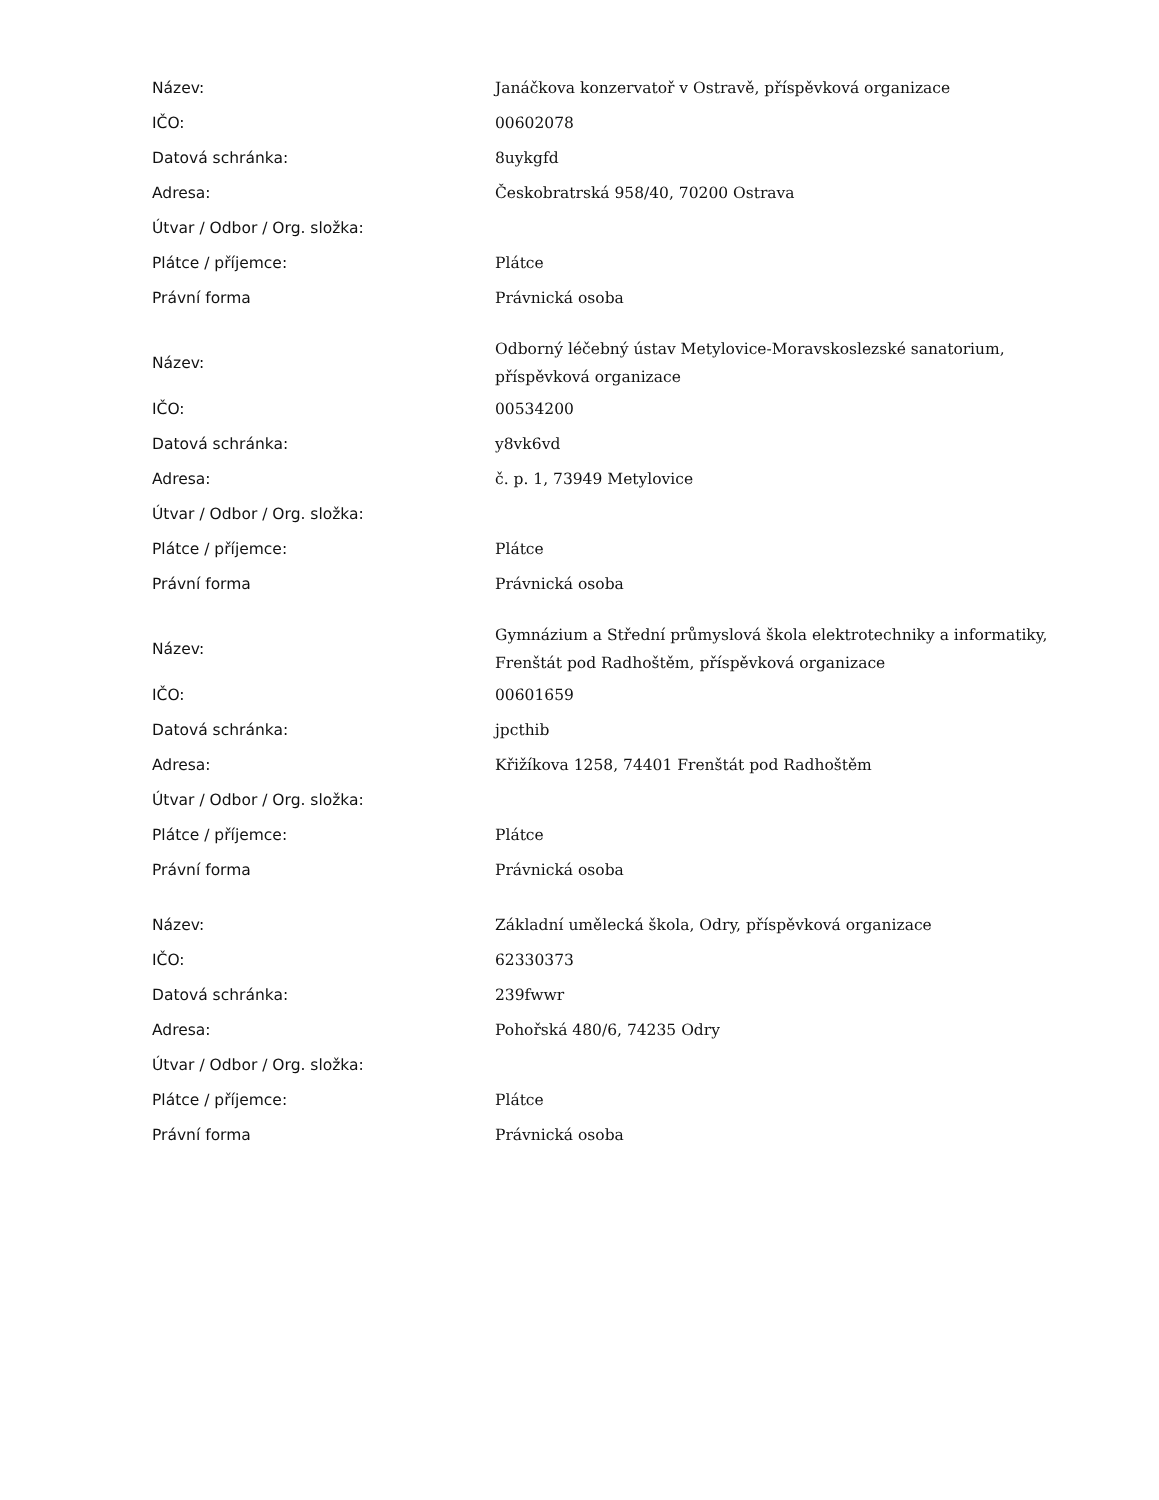| Název: | Janáčkova konzervatoř v Ostravě, příspěvková organizace |
| IČO: | 00602078 |
| Datová schránka: | 8uykgfd |
| Adresa: | Českobratrská 958/40, 70200 Ostrava |
| Útvar / Odbor / Org. složka: | |
| Plátce / příjemce: | Plátce |
| Právní forma | Právnická osoba |
| Název: | Odborný léčebný ústav Metylovice-Moravskoslezské sanatorium, příspěvková organizace |
| IČO: | 00534200 |
| Datová schránka: | y8vk6vd |
| Adresa: | č. p. 1, 73949 Metylovice |
| Útvar / Odbor / Org. složka: | |
| Plátce / příjemce: | Plátce |
| Právní forma | Právnická osoba |
| Název: | Gymnázium a Střední průmyslová škola elektrotechniky a informatiky, Frenštát pod Radhoštěm, příspěvková organizace |
| IČO: | 00601659 |
| Datová schránka: | jpcthib |
| Adresa: | Křižíkova 1258, 74401 Frenštát pod Radhoštěm |
| Útvar / Odbor / Org. složka: | |
| Plátce / příjemce: | Plátce |
| Právní forma | Právnická osoba |
| Název: | Základní umělecká škola, Odry, příspěvková organizace |
| IČO: | 62330373 |
| Datová schránka: | 239fwwr |
| Adresa: | Pohořská 480/6, 74235 Odry |
| Útvar / Odbor / Org. složka: | |
| Plátce / příjemce: | Plátce |
| Právní forma | Právnická osoba |